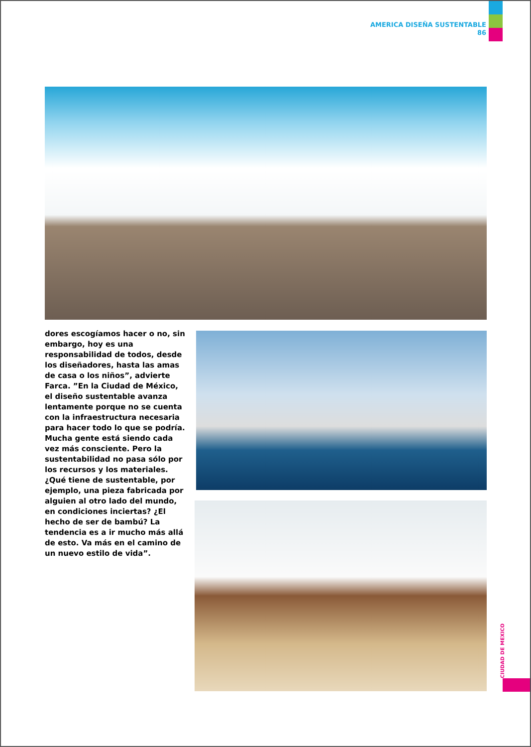AMERICA DISEÑA SUSTENTABLE
86
dores escogíamos hacer o no, sin embargo, hoy es una responsabilidad de todos, desde los diseñadores, hasta las amas de casa o los niños”, advierte Farca. ”En la Ciudad de México, el diseño sustentable avanza lentamente porque no se cuenta con la infraestructura necesaria para hacer todo lo que se podría. Mucha gente está siendo cada vez más consciente. Pero la sustentabilidad no pasa sólo por los recursos y los materiales. ¿Qué tiene de sustentable, por ejemplo, una pieza fabricada por alguien al otro lado del mundo, en condiciones inciertas? ¿El hecho de ser de bambú? La tendencia es a ir mucho más allá de esto. Va más en el camino de un nuevo estilo de vida”.
CIUDAD DE MEXICO